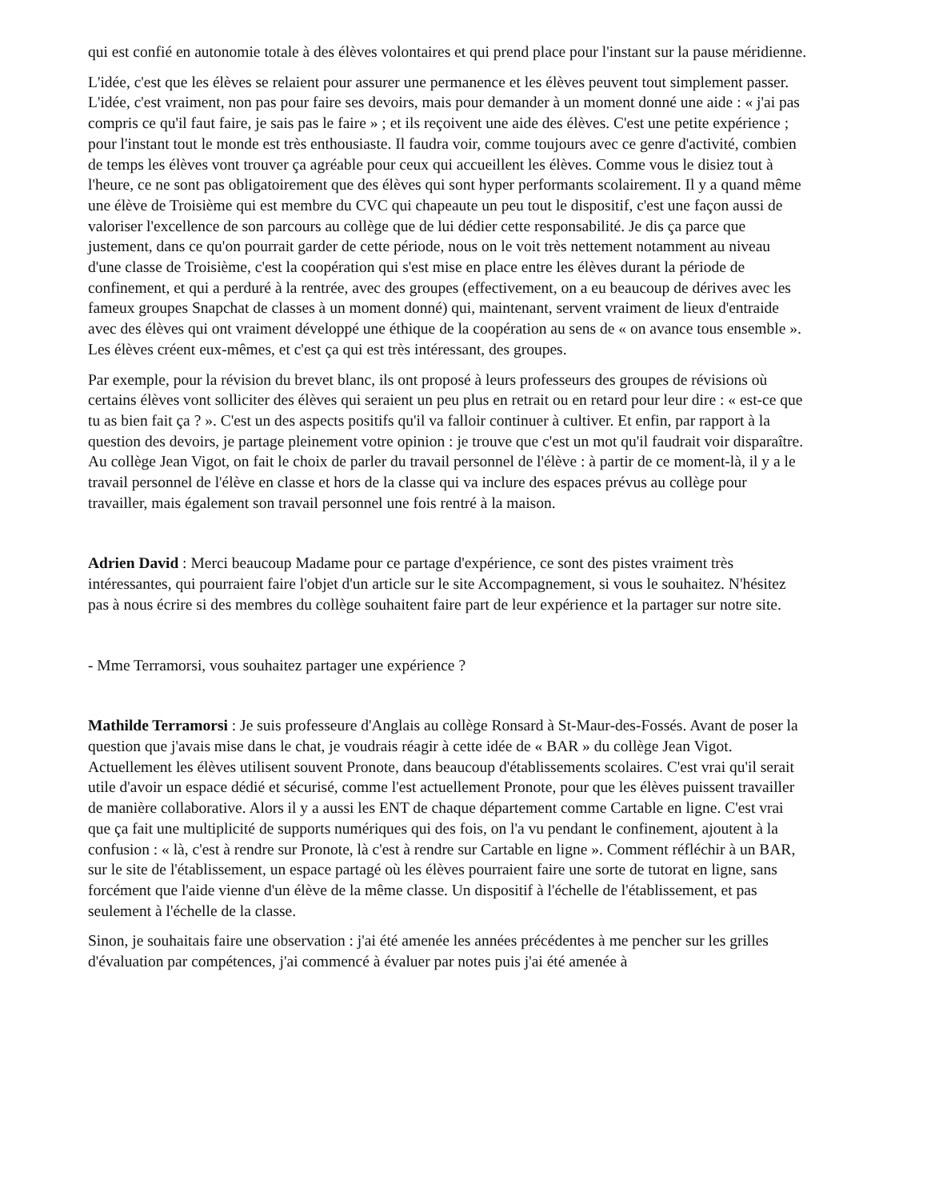qui est confié en autonomie totale à des élèves volontaires et qui prend place pour l'instant sur la pause méridienne.
L'idée, c'est que les élèves se relaient pour assurer une permanence et les élèves peuvent tout simplement passer. L'idée, c'est vraiment, non pas pour faire ses devoirs, mais pour demander à un moment donné une aide : « j'ai pas compris ce qu'il faut faire, je sais pas le faire » ; et ils reçoivent une aide des élèves. C'est une petite expérience ; pour l'instant tout le monde est très enthousiaste. Il faudra voir, comme toujours avec ce genre d'activité, combien de temps les élèves vont trouver ça agréable pour ceux qui accueillent les élèves. Comme vous le disiez tout à l'heure, ce ne sont pas obligatoirement que des élèves qui sont hyper performants scolairement. Il y a quand même une élève de Troisième qui est membre du CVC qui chapeaute un peu tout le dispositif, c'est une façon aussi de valoriser l'excellence de son parcours au collège que de lui dédier cette responsabilité. Je dis ça parce que justement, dans ce qu'on pourrait garder de cette période, nous on le voit très nettement notamment au niveau d'une classe de Troisième, c'est la coopération qui s'est mise en place entre les élèves durant la période de confinement, et qui a perduré à la rentrée, avec des groupes (effectivement, on a eu beaucoup de dérives avec les fameux groupes Snapchat de classes à un moment donné) qui, maintenant, servent vraiment de lieux d'entraide avec des élèves qui ont vraiment développé une éthique de la coopération au sens de « on avance tous ensemble ». Les élèves créent eux-mêmes, et c'est ça qui est très intéressant, des groupes.
Par exemple, pour la révision du brevet blanc, ils ont proposé à leurs professeurs des groupes de révisions où certains élèves vont solliciter des élèves qui seraient un peu plus en retrait ou en retard pour leur dire : « est-ce que tu as bien fait ça ? ». C'est un des aspects positifs qu'il va falloir continuer à cultiver. Et enfin, par rapport à la question des devoirs, je partage pleinement votre opinion : je trouve que c'est un mot qu'il faudrait voir disparaître. Au collège Jean Vigot, on fait le choix de parler du travail personnel de l'élève : à partir de ce moment-là, il y a le travail personnel de l'élève en classe et hors de la classe qui va inclure des espaces prévus au collège pour travailler, mais également son travail personnel une fois rentré à la maison.
Adrien David : Merci beaucoup Madame pour ce partage d'expérience, ce sont des pistes vraiment très intéressantes, qui pourraient faire l'objet d'un article sur le site Accompagnement, si vous le souhaitez. N'hésitez pas à nous écrire si des membres du collège souhaitent faire part de leur expérience et la partager sur notre site.
- Mme Terramorsi, vous souhaitez partager une expérience ?
Mathilde Terramorsi : Je suis professeure d'Anglais au collège Ronsard à St-Maur-des-Fossés. Avant de poser la question que j'avais mise dans le chat, je voudrais réagir à cette idée de « BAR » du collège Jean Vigot. Actuellement les élèves utilisent souvent Pronote, dans beaucoup d'établissements scolaires. C'est vrai qu'il serait utile d'avoir un espace dédié et sécurisé, comme l'est actuellement Pronote, pour que les élèves puissent travailler de manière collaborative. Alors il y a aussi les ENT de chaque département comme Cartable en ligne. C'est vrai que ça fait une multiplicité de supports numériques qui des fois, on l'a vu pendant le confinement, ajoutent à la confusion : « là, c'est à rendre sur Pronote, là c'est à rendre sur Cartable en ligne ». Comment réfléchir à un BAR, sur le site de l'établissement, un espace partagé où les élèves pourraient faire une sorte de tutorat en ligne, sans forcément que l'aide vienne d'un élève de la même classe. Un dispositif à l'échelle de l'établissement, et pas seulement à l'échelle de la classe.
Sinon, je souhaitais faire une observation : j'ai été amenée les années précédentes à me pencher sur les grilles d'évaluation par compétences, j'ai commencé à évaluer par notes puis j'ai été amenée à